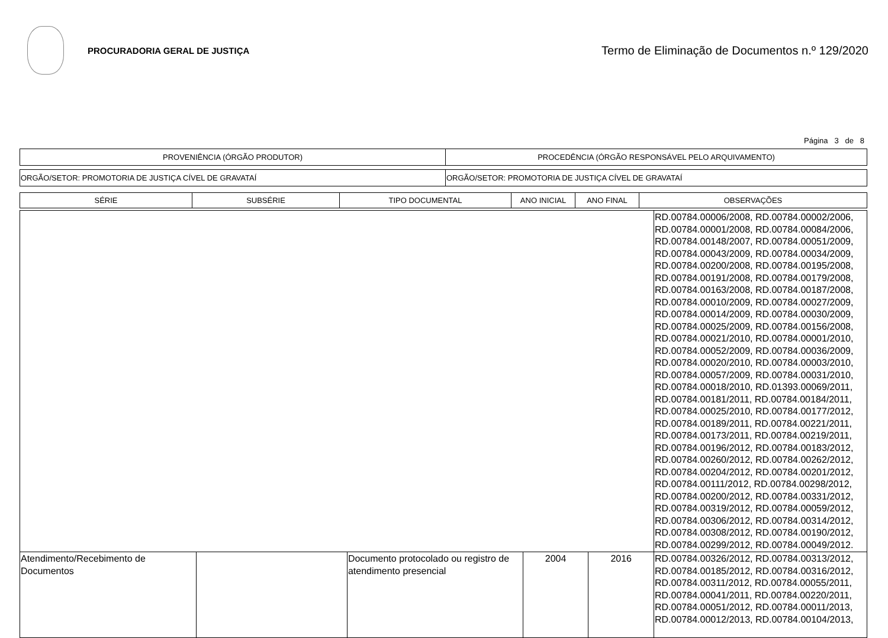PROCURADORIA GERAL DE JUSTIÇA
Termo de Eliminação de Documentos n.º 129/2020
Página 3 de 8
| PROVENIÊNCIA (ÓRGÃO PRODUTOR) | PROCEDÊNCIA (ÓRGÃO RESPONSÁVEL PELO ARQUIVAMENTO) |
| ORGÃO/SETOR: PROMOTORIA DE JUSTIÇA CÍVEL DE GRAVATAÍ | ORGÃO/SETOR: PROMOTORIA DE JUSTIÇA CÍVEL DE GRAVATAÍ |
| SÉRIE | SUBSÉRIE | TIPO DOCUMENTAL | ANO INICIAL | ANO FINAL | OBSERVAÇÕES |
| --- | --- | --- | --- | --- | --- |
| | | | | | RD.00784.00006/2008, RD.00784.00002/2006, RD.00784.00001/2008, RD.00784.00084/2006, RD.00784.00148/2007, RD.00784.00051/2009, RD.00784.00043/2009, RD.00784.00034/2009, RD.00784.00200/2008, RD.00784.00195/2008, RD.00784.00191/2008, RD.00784.00179/2008, RD.00784.00163/2008, RD.00784.00187/2008, RD.00784.00010/2009, RD.00784.00027/2009, RD.00784.00014/2009, RD.00784.00030/2009, RD.00784.00025/2009, RD.00784.00156/2008, RD.00784.00021/2010, RD.00784.00001/2010, RD.00784.00052/2009, RD.00784.00036/2009, RD.00784.00020/2010, RD.00784.00003/2010, RD.00784.00057/2009, RD.00784.00031/2010, RD.00784.00018/2010, RD.01393.00069/2011, RD.00784.00181/2011, RD.00784.00184/2011, RD.00784.00025/2010, RD.00784.00177/2012, RD.00784.00189/2011, RD.00784.00221/2011, RD.00784.00173/2011, RD.00784.00219/2011, RD.00784.00196/2012, RD.00784.00183/2012, RD.00784.00260/2012, RD.00784.00262/2012, RD.00784.00204/2012, RD.00784.00201/2012, RD.00784.00111/2012, RD.00784.00298/2012, RD.00784.00200/2012, RD.00784.00331/2012, RD.00784.00319/2012, RD.00784.00059/2012, RD.00784.00306/2012, RD.00784.00314/2012, RD.00784.00308/2012, RD.00784.00190/2012, RD.00784.00299/2012, RD.00784.00049/2012. |
| Atendimento/Recebimento de Documentos | | Documento protocolado ou registro de atendimento presencial | 2004 | 2016 | RD.00784.00326/2012, RD.00784.00313/2012, RD.00784.00185/2012, RD.00784.00316/2012, RD.00784.00311/2012, RD.00784.00055/2011, RD.00784.00041/2011, RD.00784.00220/2011, RD.00784.00051/2012, RD.00784.00011/2013, RD.00784.00012/2013, RD.00784.00104/2013, |